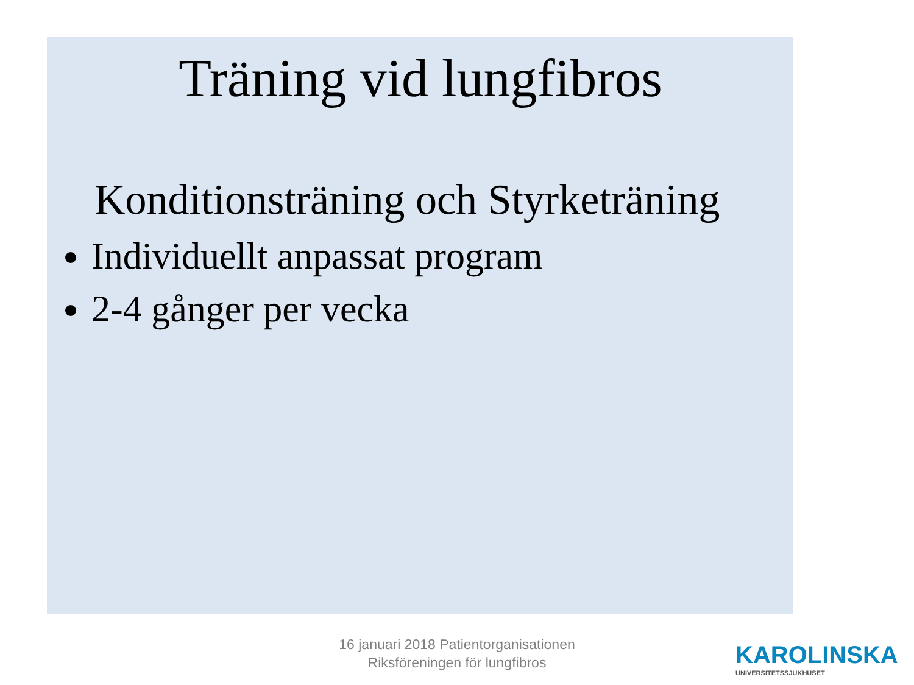Träning vid lungfibros
Konditionsträning och Styrketräning
Individuellt anpassat program
2-4 gånger per vecka
16 januari 2018 Patientorganisationen
Riksföreningen för lungfibros
KAROLINSKA
UNIVERSITETSSJUKHUSET